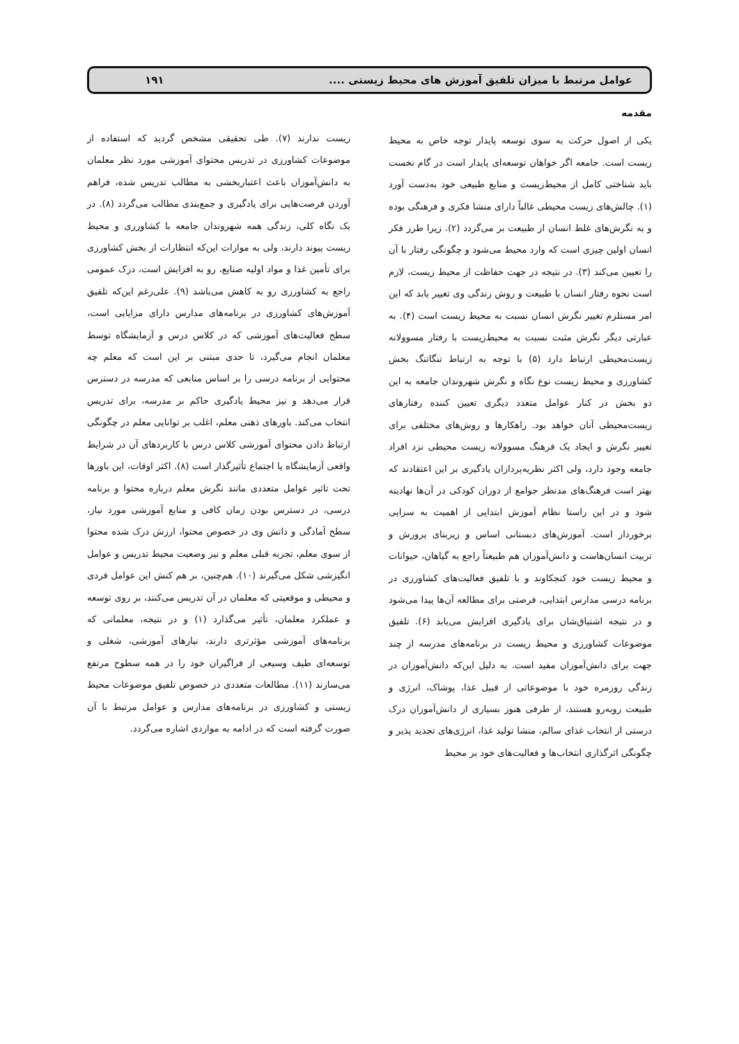عوامل مرتبط با میزان تلفیق آموزش های محیط زیستی .... ۱۹۱
مقدمه
یکی از اصول حرکت به سوی توسعه پایدار توجه خاص به محیط زیست است. جامعه اگر خواهان توسعه‌ای پایدار است در گام نخست باید شناختی کامل از محیط‌زیست و منابع طبیعی خود به‌دست آورد (۱). چالش‌های زیست محیطی غالباً دارای منشا فکری و فرهنگی بوده و به نگرش‌های غلط انسان از طبیعت بر می‌گردد (۲). زیرا طرز فکر انسان اولین چیزی است که وارد محیط می‌شود و چگونگی رفتار با آن را تعیین می‌کند (۳). در نتیجه در جهت حفاظت از محیط زیست، لازم است نحوه رفتار انسان با طبیعت و روش زندگی وی تغییر یابد که این امر مستلزم تغییر نگرش انسان نسبت به محیط زیست است (۴). به عبارتی دیگر نگرش مثبت نسبت به محیط‌زیست با رفتار مسوولانه زیست‌محیطی ارتباط دارد (۵) با توجه به ارتباط تنگاتنگ بخش کشاورزی و محیط زیست نوع نگاه و نگرش شهروندان جامعه به این دو بخش در کنار عوامل متعدد دیگری تعیین کننده رفتارهای زیست‌محیطی آنان خواهد بود. راهکارها و روش‌های مختلفی برای تغییر نگرش و ایجاد یک فرهنگ مسوولانه زیست محیطی نزد افراد جامعه وجود دارد، ولی اکثر نظریه‌پردازان یادگیری بر این اعتقادند که بهتر است فرهنگ‌های مدنظر جوامع از دوران کودکی در آن‌ها نهادینه شود و در این راستا نظام آموزش ابتدایی از اهمیت به سزایی برخوردار است. آموزش‌های دبستانی اساس و زیربنای پرورش و تربیت انسان‌هاست و دانش‌آموزان هم طبیعتاً راجع به گیاهان، حیوانات و محیط زیست خود کنجکاوند و با تلفیق فعالیت‌های کشاورزی در برنامه درسی مدارس ابتدایی، فرصتی برای مطالعه آن‌ها پیدا می‌شود و در نتیجه اشتیاق‌شان برای یادگیری افزایش می‌یابد (۶). تلفیق موضوعات کشاورزی و محیط زیست در برنامه‌های مدرسه از چند جهت برای دانش‌آموزان مفید است. به دلیل این‌که دانش‌آموزان در زندگی روزمره خود با موضوعاتی از قبیل غذا، پوشاک، انرژی و طبیعت روبه‌رو هستند، از طرفی هنوز بسیاری از دانش‌آموزان درک درستی از انتخاب غذای سالم، منشا تولید غذا، انرژی‌های تجدید پذیر و چگونگی اثرگذاری انتخاب‌ها و فعالیت‌های خود بر محیط
زیست ندارند (۷). طی تحقیقی مشخص گردید که استفاده از موضوعات کشاورزی در تدریس محتوای آموزشی مورد نظر معلمان به دانش‌آموزان باعث اعتباربخشی به مطالب تدریس شده، فراهم آوردن فرصت‌هایی برای یادگیری و جمع‌بندی مطالب می‌گردد (۸). در یک نگاه کلی، زندگی همه شهروندان جامعه با کشاورزی و محیط زیست پیوند دارند، ولی به موازات این‌که انتظارات از بخش کشاورزی برای تأمین غذا و مواد اولیه صنایع، رو به افزایش است، درک عمومی راجع به کشاورزی رو به کاهش می‌باشد (۹). علی‌رغم این‌که تلفیق آموزش‌های کشاورزی در برنامه‌های مدارس دارای مزایایی است، سطح فعالیت‌های آموزشی که در کلاس درس و آزمایشگاه توسط معلمان انجام می‌گیرد، تا حدی مبتنی بر این است که معلم چه محتوایی از برنامه درسی را بر اساس منابعی که مدرسه در دسترس قرار می‌دهد و نیز محیط یادگیری حاکم بر مدرسه، برای تدریس انتخاب می‌کند. باورهای ذهنی معلم، اغلب بر توانایی معلم در چگونگی ارتباط دادن محتوای آموزشی کلاس درس با کاربردهای آن در شرایط واقعی آزمایشگاه یا اجتماع تأثیرگذار است (۸). اکثر اوقات، این باورها تحت تاثیر عوامل متعددی مانند نگرش معلم درباره محتوا و برنامه درسی، در دسترس بودن زمان کافی و منابع آموزشی مورد نیاز، سطح آمادگی و دانش وی در خصوص محتوا، ارزش درک شده محتوا از سوی معلم، تجربه قبلی معلم و نیز وضعیت محیط تدریس و عوامل انگیزشی شکل می‌گیرند (۱۰). هم‌چنین، بر هم کنش این عوامل فردی و محیطی و موقعیتی که معلمان در آن تدریس می‌کنند، بر روی توسعه و عملکرد معلمان، تأثیر می‌گذارد (۱) و در نتیجه، معلمانی که برنامه‌های آموزشی مؤثرتری دارند، نیازهای آموزشی، شغلی و توسعه‌ای طیف وسیعی از فراگیران خود را در همه سطوح مرتفع می‌سازند (۱۱). مطالعات متعددی در خصوص تلفیق موضوعات محیط زیستی و کشاورزی در برنامه‌های مدارس و عوامل مرتبط با آن صورت گرفته است که در ادامه به مواردی اشاره می‌گردد.